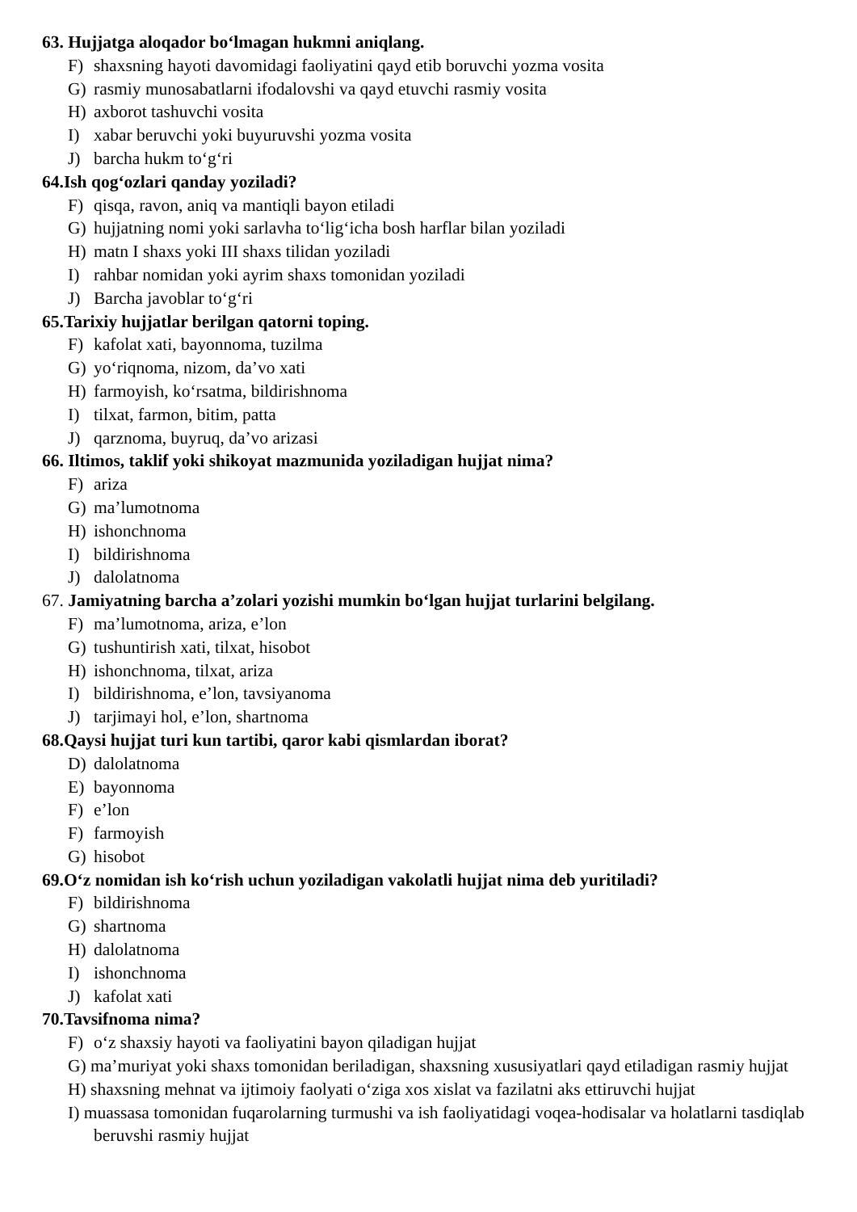63. Hujjatga aloqador bo‘lmagan hukmni aniqlang.
F) shaxsning hayoti davomidagi faoliyatini qayd etib boruvchi yozma vosita
G) rasmiy munosabatlarni ifodalovshi va qayd etuvchi rasmiy vosita
H) axborot tashuvchi vosita
I) xabar beruvchi yoki buyuruvshi yozma vosita
J) barcha hukm to‘g‘ri
64.Ish qog‘ozlari qanday yoziladi?
F) qisqa, ravon, aniq va mantiqli bayon etiladi
G) hujjatning nomi yoki sarlavha to‘lig‘icha bosh harflar bilan yoziladi
H) matn I shaxs yoki III shaxs tilidan yoziladi
I) rahbar nomidan yoki ayrim shaxs tomonidan yoziladi
J) Barcha javoblar to‘g‘ri
65.Tarixiy hujjatlar berilgan qatorni toping.
F) kafolat xati, bayonnoma, tuzilma
G) yo‘riqnoma, nizom, da’vo xati
H) farmoyish, ko‘rsatma, bildirishnoma
I) tilxat, farmon, bitim, patta
J) qarznoma, buyruq, da’vo arizasi
66. Iltimos, taklif yoki shikoyat mazmunida yoziladigan hujjat nima?
F) ariza
G) ma’lumotnoma
H) ishonchnoma
I) bildirishnoma
J) dalolatnoma
67. Jamiyatning barcha a’zolari yozishi mumkin bo‘lgan hujjat turlarini belgilang.
F) ma’lumotnoma, ariza, e’lon
G) tushuntirish xati, tilxat, hisobot
H) ishonchnoma, tilxat, ariza
I) bildirishnoma, e’lon, tavsiyanoma
J) tarjimayi hol, e’lon, shartnoma
68.Qaysi hujjat turi kun tartibi, qaror kabi qismlardan iborat?
D) dalolatnoma
E) bayonnoma
F) e’lon
F) farmoyish
G) hisobot
69.O‘z nomidan ish ko‘rish uchun yoziladigan vakolatli hujjat nima deb yuritiladi?
F) bildirishnoma
G) shartnoma
H) dalolatnoma
I) ishonchnoma
J) kafolat xati
70.Tavsifnoma nima?
F) o‘z shaxsiy hayoti va faoliyatini bayon qiladigan hujjat
G) ma’muriyat yoki shaxs tomonidan beriladigan, shaxsning xususiyatlari qayd etiladigan rasmiy hujjat
H) shaxsning mehnat va ijtimoiy faolyati o‘ziga xos xislat va fazilatni aks ettiruvchi hujjat
I) muassasa tomonidan fuqarolarning turmushi va ish faoliyatidagi voqea-hodisalar va holatlarni tasdiqlab beruvshi rasmiy hujjat